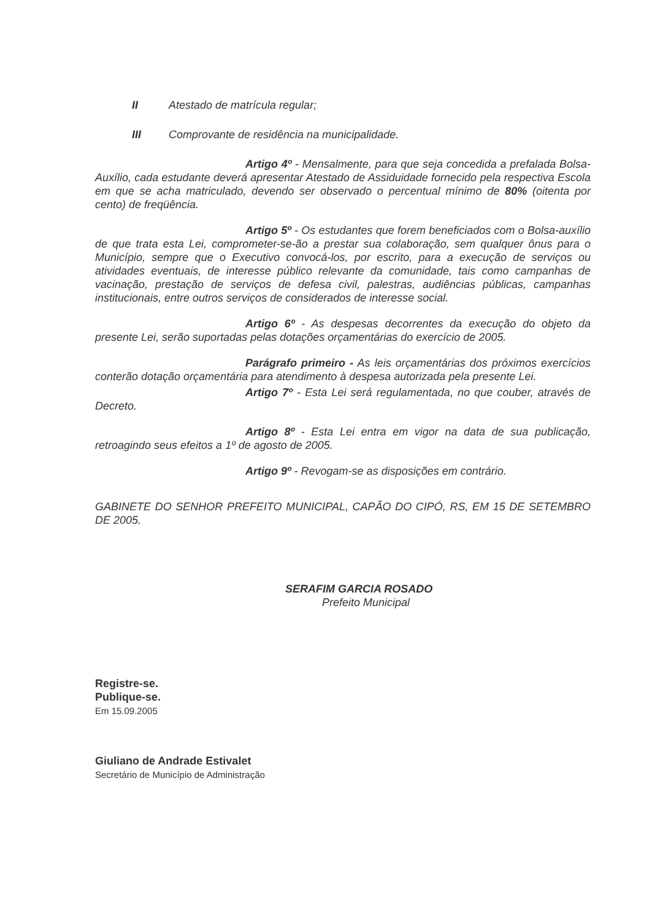II Atestado de matrícula regular;
III Comprovante de residência na municipalidade.
Artigo 4º - Mensalmente, para que seja concedida a prefalada Bolsa-Auxílio, cada estudante deverá apresentar Atestado de Assiduidade fornecido pela respectiva Escola em que se acha matriculado, devendo ser observado o percentual mínimo de 80% (oitenta por cento) de freqüência.
Artigo 5º - Os estudantes que forem beneficiados com o Bolsa-auxílio de que trata esta Lei, comprometer-se-ão a prestar sua colaboração, sem qualquer ônus para o Município, sempre que o Executivo convocá-los, por escrito, para a execução de serviços ou atividades eventuais, de interesse público relevante da comunidade, tais como campanhas de vacinação, prestação de serviços de defesa civil, palestras, audiências públicas, campanhas institucionais, entre outros serviços de considerados de interesse social.
Artigo 6º - As despesas decorrentes da execução do objeto da presente Lei, serão suportadas pelas dotações orçamentárias do exercício de 2005.
Parágrafo primeiro - As leis orçamentárias dos próximos exercícios conterão dotação orçamentária para atendimento à despesa autorizada pela presente Lei.
Artigo 7º - Esta Lei será regulamentada, no que couber, através de Decreto.
Artigo 8º - Esta Lei entra em vigor na data de sua publicação, retroagindo seus efeitos a 1º de agosto de 2005.
Artigo 9º - Revogam-se as disposições em contrário.
GABINETE DO SENHOR PREFEITO MUNICIPAL, CAPÃO DO CIPÓ, RS, EM 15 DE SETEMBRO DE 2005.
SERAFIM GARCIA ROSADO
Prefeito Municipal
Registre-se.
Publique-se.
Em 15.09.2005
Giuliano de Andrade Estivalet
Secretário de Município de Administração